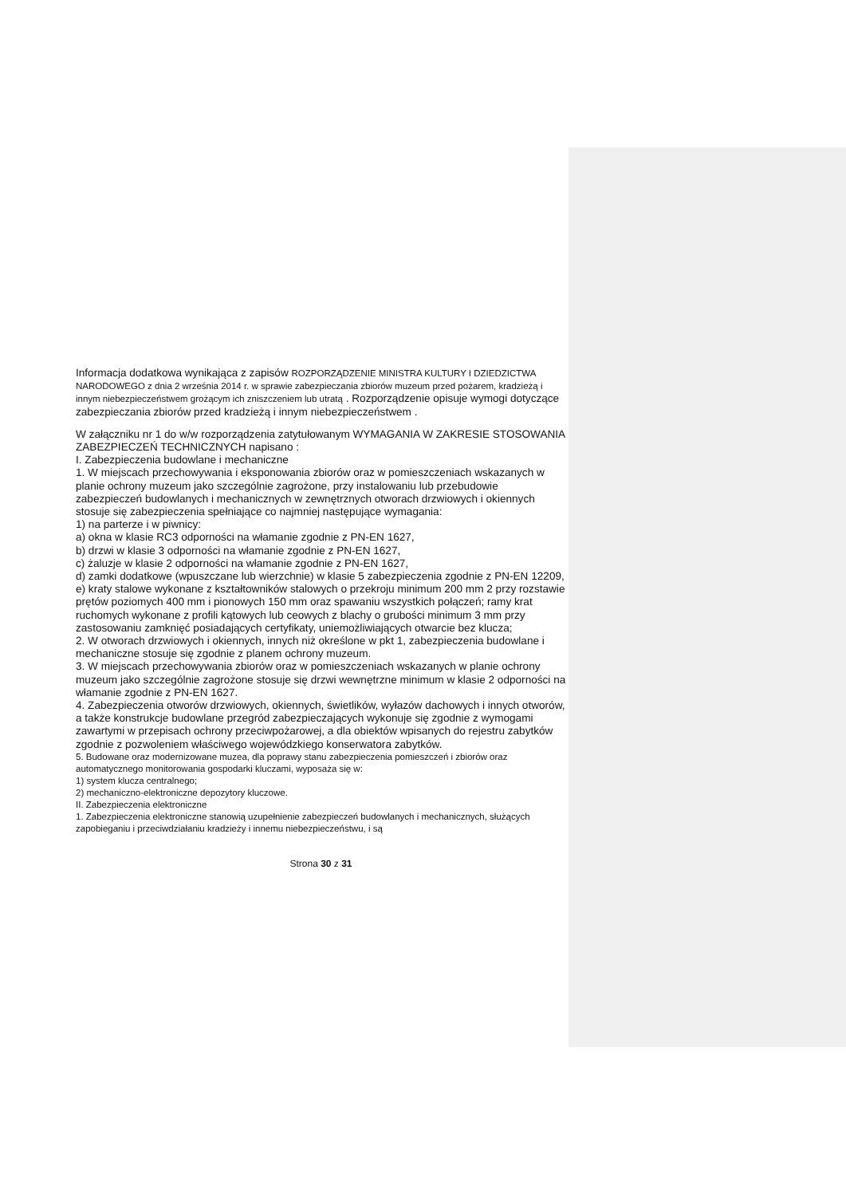Informacja dodatkowa wynikająca z zapisów ROZPORZĄDZENIE MINISTRA KULTURY I DZIEDZICTWA NARODOWEGO z dnia 2 września 2014 r. w sprawie zabezpieczania zbiorów muzeum przed pożarem, kradzieżą i innym niebezpieczeństwem grożącym ich zniszczeniem lub utratą . Rozporządzenie opisuje wymogi dotyczące zabezpieczania zbiorów przed kradzieżą i innym niebezpieczeństwem .
W załączniku nr 1 do w/w rozporządzenia zatytułowanym WYMAGANIA W ZAKRESIE STOSOWANIA ZABEZPIECZEŃ TECHNICZNYCH napisano :
I. Zabezpieczenia budowlane i mechaniczne
1. W miejscach przechowywania i eksponowania zbiorów oraz w pomieszczeniach wskazanych w planie ochrony muzeum jako szczególnie zagrożone, przy instalowaniu lub przebudowie zabezpieczeń budowlanych i mechanicznych w zewnętrznych otworach drzwiowych i okiennych stosuje się zabezpieczenia spełniające co najmniej następujące wymagania:
1) na parterze i w piwnicy:
a) okna w klasie RC3 odporności na włamanie zgodnie z PN-EN 1627,
b) drzwi w klasie 3 odporności na włamanie zgodnie z PN-EN 1627,
c) żaluzje w klasie 2 odporności na włamanie zgodnie z PN-EN 1627,
d) zamki dodatkowe (wpuszczane lub wierzchnie) w klasie 5 zabezpieczenia zgodnie z PN-EN 12209,
e) kraty stalowe wykonane z kształtowników stalowych o przekroju minimum 200 mm 2 przy rozstawie prętów poziomych 400 mm i pionowych 150 mm oraz spawaniu wszystkich połączeń; ramy krat ruchomych wykonane z profili kątowych lub ceowych z blachy o grubości minimum 3 mm przy zastosowaniu zamknięć posiadających certyfikaty, uniemożliwiających otwarcie bez klucza;
2. W otworach drzwiowych i okiennych, innych niż określone w pkt 1, zabezpieczenia budowlane i mechaniczne stosuje się zgodnie z planem ochrony muzeum.
3. W miejscach przechowywania zbiorów oraz w pomieszczeniach wskazanych w planie ochrony muzeum jako szczególnie zagrożone stosuje się drzwi wewnętrzne minimum w klasie 2 odporności na włamanie zgodnie z PN-EN 1627.
4. Zabezpieczenia otworów drzwiowych, okiennych, świetlików, wyłazów dachowych i innych otworów, a także konstrukcje budowlane przegród zabezpieczających wykonuje się zgodnie z wymogami zawartymi w przepisach ochrony przeciwpożarowej, a dla obiektów wpisanych do rejestru zabytków zgodnie z pozwoleniem właściwego wojewódzkiego konserwatora zabytków.
5. Budowane oraz modernizowane muzea, dla poprawy stanu zabezpieczenia pomieszczeń i zbiorów oraz automatycznego monitorowania gospodarki kluczami, wyposaża się w:
1) system klucza centralnego;
2) mechaniczno-elektroniczne depozytory kluczowe.
II. Zabezpieczenia elektroniczne
1. Zabezpieczenia elektroniczne stanowią uzupełnienie zabezpieczeń budowlanych i mechanicznych, służących zapobieganiu i przeciwdziałaniu kradzieży i innemu niebezpieczeństwu, i są
Strona 30 z 31